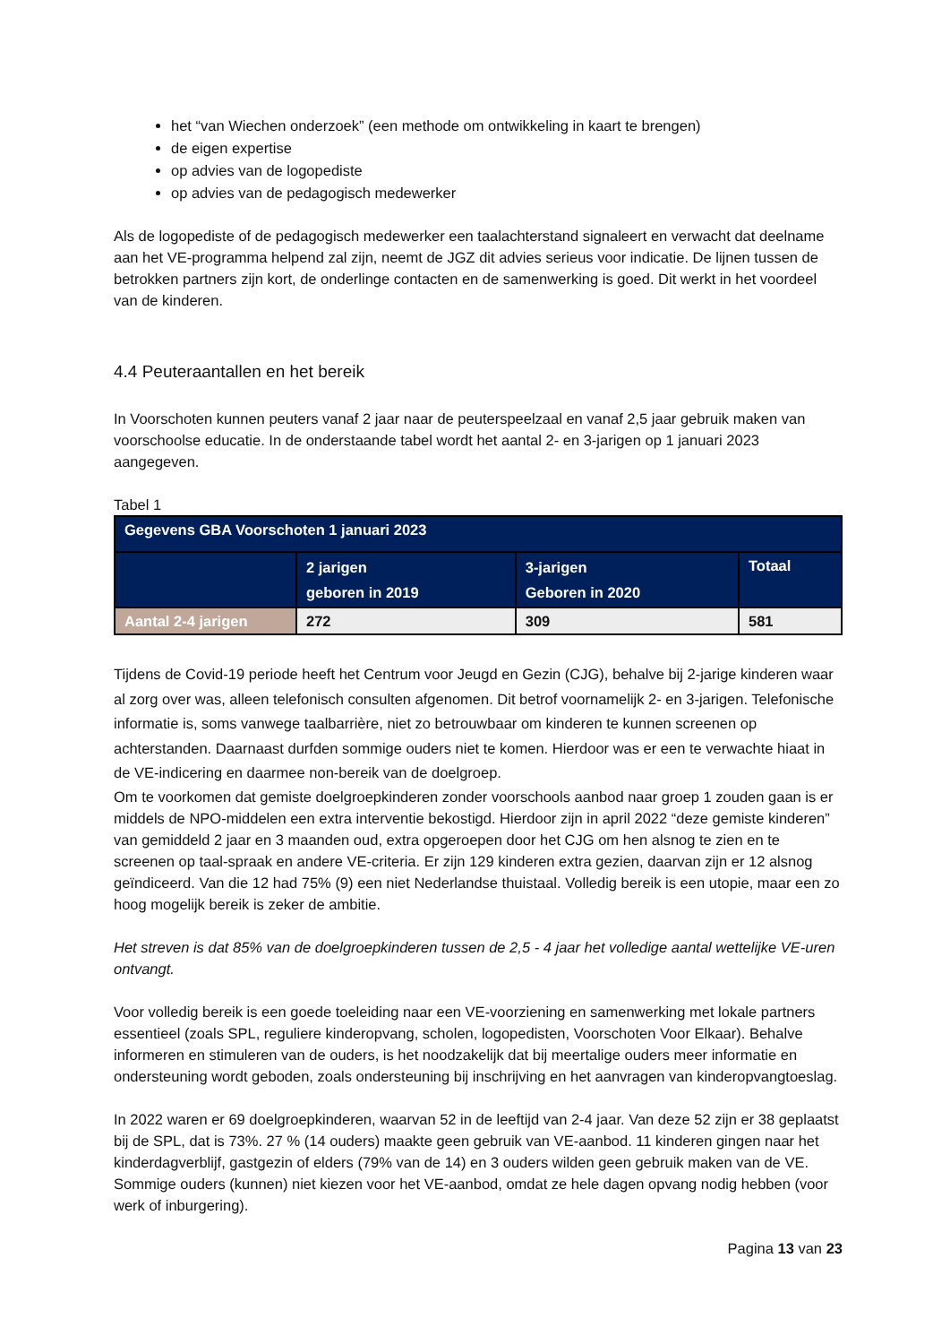het “van Wiechen onderzoek” (een methode om ontwikkeling in kaart te brengen)
de eigen expertise
op advies van de logopediste
op advies van de pedagogisch medewerker
Als de logopediste of de pedagogisch medewerker een taalachterstand signaleert en verwacht dat deelname aan het VE-programma helpend zal zijn, neemt de JGZ dit advies serieus voor indicatie. De lijnen tussen de betrokken partners zijn kort, de onderlinge contacten en de samenwerking is goed. Dit werkt in het voordeel van de kinderen.
4.4 Peuteraantallen en het bereik
In Voorschoten kunnen peuters vanaf 2 jaar naar de peuterspeelzaal en vanaf 2,5 jaar gebruik maken van voorschoolse educatie. In de onderstaande tabel wordt het aantal 2- en 3-jarigen op 1 januari 2023 aangegeven.
Tabel 1
| Gegevens GBA Voorschoten 1 januari 2023 | | | |
| --- | --- | --- | --- |
| | 2 jarigen geboren in 2019 | 3-jarigen Geboren in 2020 | Totaal |
| Aantal 2-4 jarigen | 272 | 309 | 581 |
Tijdens de Covid-19 periode heeft het Centrum voor Jeugd en Gezin (CJG), behalve bij 2-jarige kinderen waar al zorg over was, alleen telefonisch consulten afgenomen. Dit betrof voornamelijk 2- en 3-jarigen. Telefonische informatie is, soms vanwege taalbarrière, niet zo betrouwbaar om kinderen te kunnen screenen op achterstanden. Daarnaast durfden sommige ouders niet te komen. Hierdoor was er een te verwachte hiaat in de VE-indicering en daarmee non-bereik van de doelgroep.
Om te voorkomen dat gemiste doelgroepkinderen zonder voorschools aanbod naar groep 1 zouden gaan is er middels de NPO-middelen een extra interventie bekostigd. Hierdoor zijn in april 2022 “deze gemiste kinderen” van gemiddeld 2 jaar en 3 maanden oud, extra opgeroepen door het CJG om hen alsnog te zien en te screenen op taal-spraak en andere VE-criteria. Er zijn 129 kinderen extra gezien, daarvan zijn er 12 alsnog geïndiceerd. Van die 12 had 75% (9) een niet Nederlandse thuistaal. Volledig bereik is een utopie, maar een zo hoog mogelijk bereik is zeker de ambitie.
Het streven is dat 85% van de doelgroepkinderen tussen de 2,5 - 4 jaar het volledige aantal wettelijke VE-uren ontvangt.
Voor volledig bereik is een goede toeleiding naar een VE-voorziening en samenwerking met lokale partners essentieel (zoals SPL, reguliere kinderopvang, scholen, logopedisten, Voorschoten Voor Elkaar). Behalve informeren en stimuleren van de ouders, is het noodzakelijk dat bij meertalige ouders meer informatie en ondersteuning wordt geboden, zoals ondersteuning bij inschrijving en het aanvragen van kinderopvangtoeslag.
In 2022 waren er 69 doelgroepkinderen, waarvan 52 in de leeftijd van 2-4 jaar. Van deze 52 zijn er 38 geplaatst bij de SPL, dat is 73%. 27 % (14 ouders) maakte geen gebruik van VE-aanbod. 11 kinderen gingen naar het kinderdagverblijf, gastgezin of elders (79% van de 14) en 3 ouders wilden geen gebruik maken van de VE. Sommige ouders (kunnen) niet kiezen voor het VE-aanbod, omdat ze hele dagen opvang nodig hebben (voor werk of inburgering).
Pagina 13 van 23